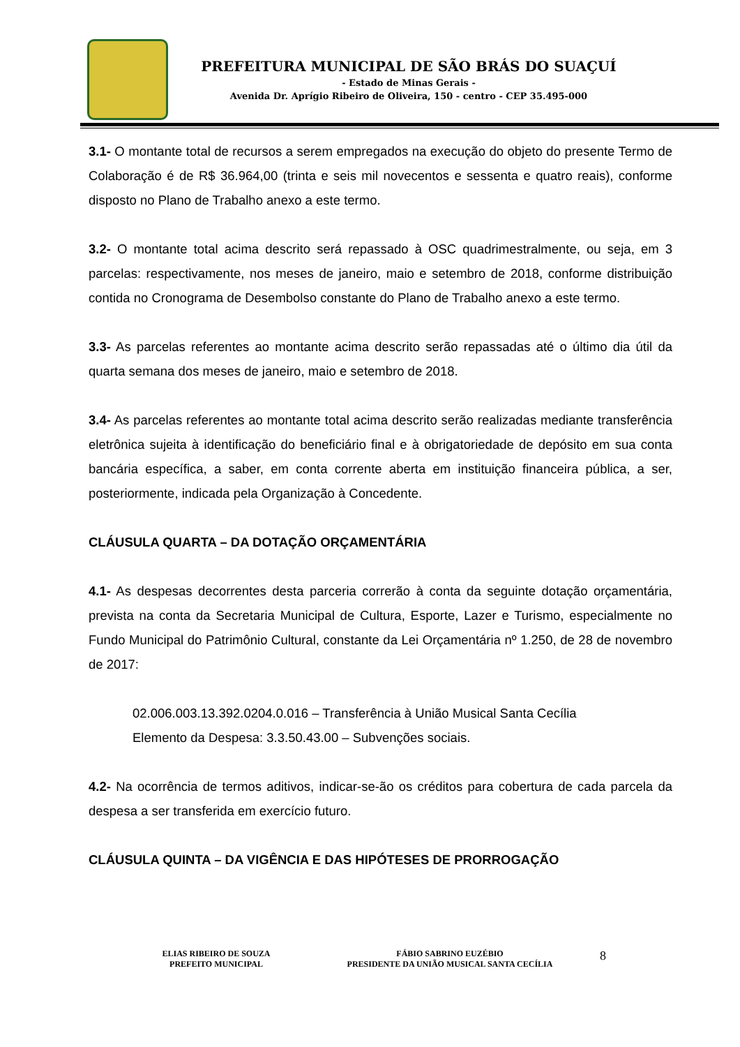PREFEITURA MUNICIPAL DE SÃO BRÁS DO SUAÇUÍ
- Estado de Minas Gerais -
Avenida Dr. Aprígio Ribeiro de Oliveira, 150 - centro - CEP 35.495-000
3.1- O montante total de recursos a serem empregados na execução do objeto do presente Termo de Colaboração é de R$ 36.964,00 (trinta e seis mil novecentos e sessenta e quatro reais), conforme disposto no Plano de Trabalho anexo a este termo.
3.2- O montante total acima descrito será repassado à OSC quadrimestralmente, ou seja, em 3 parcelas: respectivamente, nos meses de janeiro, maio e setembro de 2018, conforme distribuição contida no Cronograma de Desembolso constante do Plano de Trabalho anexo a este termo.
3.3- As parcelas referentes ao montante acima descrito serão repassadas até o último dia útil da quarta semana dos meses de janeiro, maio e setembro de 2018.
3.4- As parcelas referentes ao montante total acima descrito serão realizadas mediante transferência eletrônica sujeita à identificação do beneficiário final e à obrigatoriedade de depósito em sua conta bancária específica, a saber, em conta corrente aberta em instituição financeira pública, a ser, posteriormente, indicada pela Organização à Concedente.
CLÁUSULA QUARTA – DA DOTAÇÃO ORÇAMENTÁRIA
4.1- As despesas decorrentes desta parceria correrão à conta da seguinte dotação orçamentária, prevista na conta da Secretaria Municipal de Cultura, Esporte, Lazer e Turismo, especialmente no Fundo Municipal do Patrimônio Cultural, constante da Lei Orçamentária nº 1.250, de 28 de novembro de 2017:
02.006.003.13.392.0204.0.016 – Transferência à União Musical Santa Cecília
Elemento da Despesa: 3.3.50.43.00 – Subvenções sociais.
4.2- Na ocorrência de termos aditivos, indicar-se-ão os créditos para cobertura de cada parcela da despesa a ser transferida em exercício futuro.
CLÁUSULA QUINTA – DA VIGÊNCIA E DAS HIPÓTESES DE PRORROGAÇÃO
ELIAS RIBEIRO DE SOUZA
PREFEITO MUNICIPAL
FÁBIO SABRINO EUZÉBIO
PRESIDENTE DA UNIÃO MUSICAL SANTA CECÍLIA
8